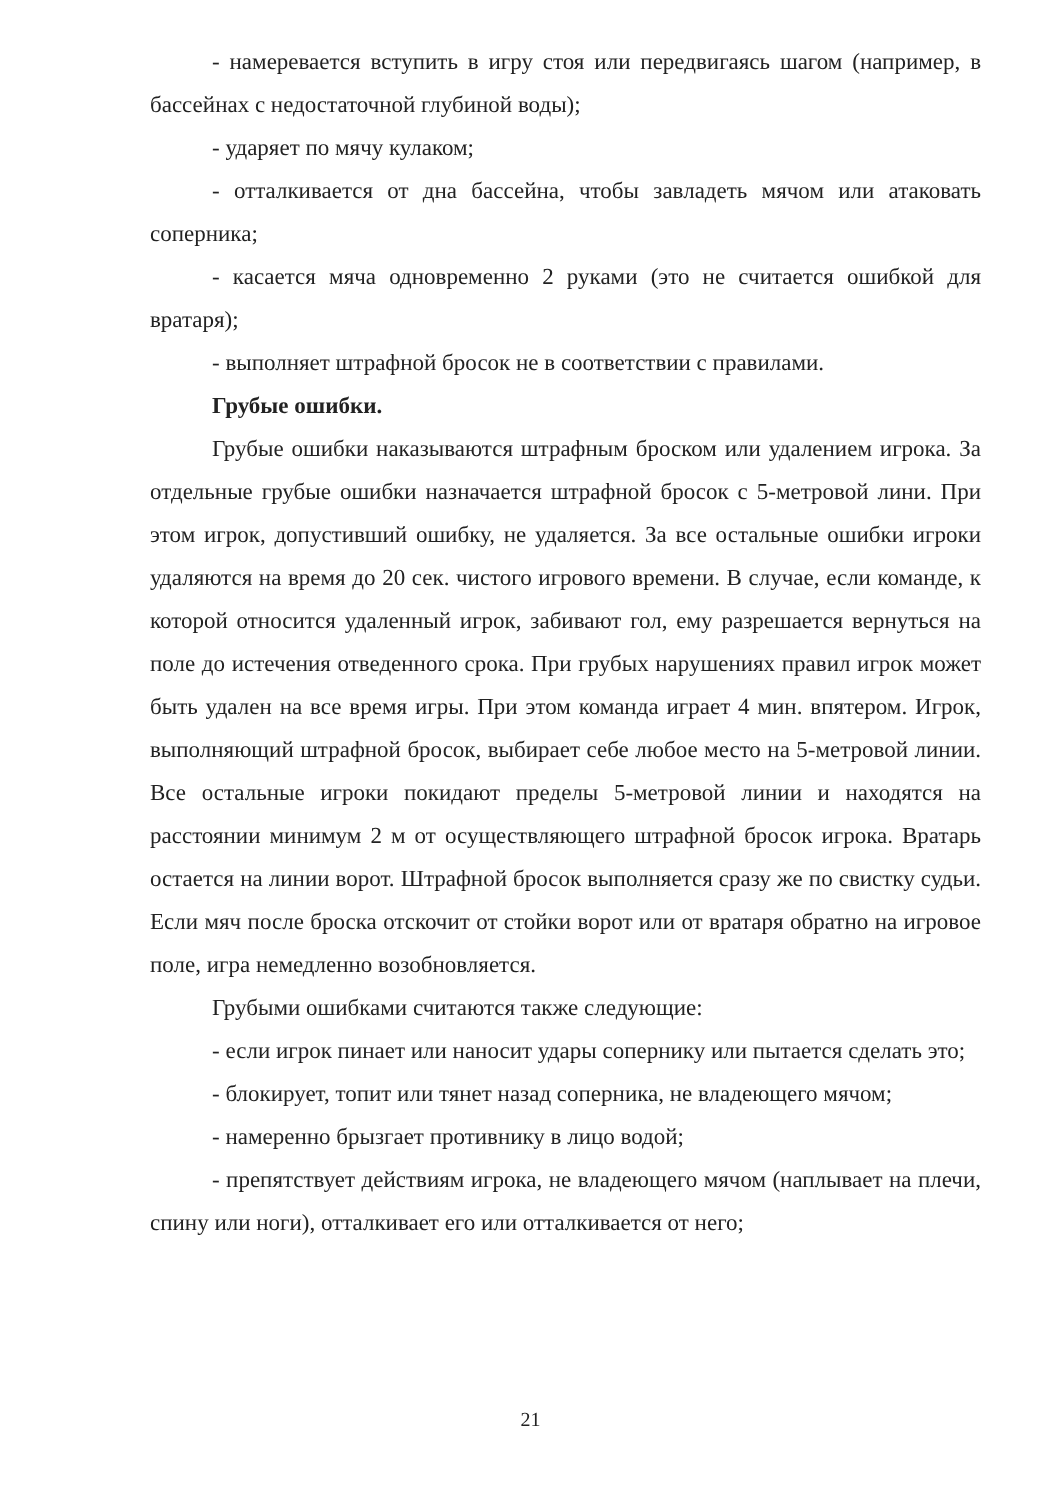- намеревается вступить в игру стоя или передвигаясь шагом (например, в бассейнах с недостаточной глубиной воды);
- ударяет по мячу кулаком;
- отталкивается от дна бассейна, чтобы завладеть мячом или атаковать соперника;
- касается мяча одновременно 2 руками (это не считается ошибкой для вратаря);
- выполняет штрафной бросок не в соответствии с правилами.
Грубые ошибки.
Грубые ошибки наказываются штрафным броском или удалением игрока. За отдельные грубые ошибки назначается штрафной бросок с 5-метровой лини. При этом игрок, допустивший ошибку, не удаляется. За все остальные ошибки игроки удаляются на время до 20 сек. чистого игрового времени. В случае, если команде, к которой относится удаленный игрок, забивают гол, ему разрешается вернуться на поле до истечения отведенного срока. При грубых нарушениях правил игрок может быть удален на все время игры. При этом команда играет 4 мин. впятером. Игрок, выполняющий штрафной бросок, выбирает себе любое место на 5-метровой линии. Все остальные игроки покидают пределы 5-метровой линии и находятся на расстоянии минимум 2 м от осуществляющего штрафной бросок игрока. Вратарь остается на линии ворот. Штрафной бросок выполняется сразу же по свистку судьи. Если мяч после броска отскочит от стойки ворот или от вратаря обратно на игровое поле, игра немедленно возобновляется.
Грубыми ошибками считаются также следующие:
- если игрок пинает или наносит удары сопернику или пытается сделать это;
- блокирует, топит или тянет назад соперника, не владеющего мячом;
- намеренно брызгает противнику в лицо водой;
- препятствует действиям игрока, не владеющего мячом (наплывает на плечи, спину или ноги), отталкивает его или отталкивается от него;
21